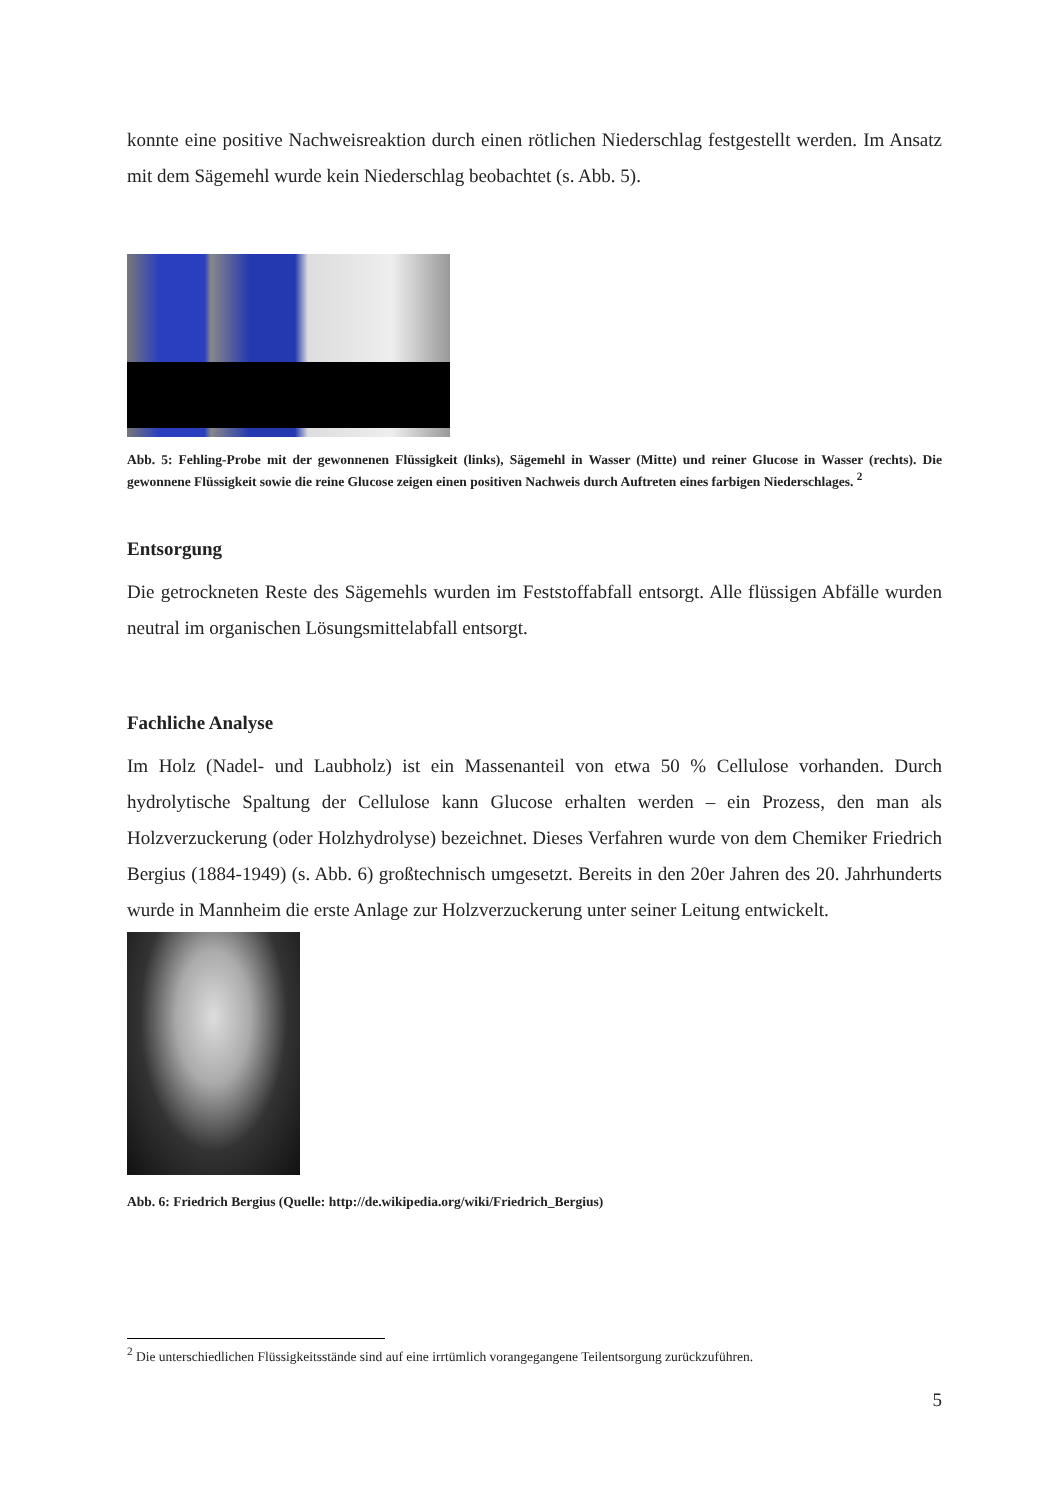konnte eine positive Nachweisreaktion durch einen rötlichen Niederschlag festgestellt werden. Im Ansatz mit dem Sägemehl wurde kein Niederschlag beobachtet (s. Abb. 5).
Abb. 5: Fehling-Probe mit der gewonnenen Flüssigkeit (links), Sägemehl in Wasser (Mitte) und reiner Glucose in Wasser (rechts). Die gewonnene Flüssigkeit sowie die reine Glucose zeigen einen positiven Nachweis durch Auftreten eines farbigen Niederschlages. <sup>2</sup>
Entsorgung
Die getrockneten Reste des Sägemehls wurden im Feststoffabfall entsorgt. Alle flüssigen Abfälle wurden neutral im organischen Lösungsmittelabfall entsorgt.
Fachliche Analyse
Im Holz (Nadel- und Laubholz) ist ein Massenanteil von etwa 50 % Cellulose vorhanden. Durch hydrolytische Spaltung der Cellulose kann Glucose erhalten werden – ein Prozess, den man als Holzverzuckerung (oder Holzhydrolyse) bezeichnet. Dieses Verfahren wurde von dem Chemiker Friedrich Bergius (1884-1949) (s. Abb. 6) großtechnisch umgesetzt. Bereits in den 20er Jahren des 20. Jahrhunderts wurde in Mannheim die erste Anlage zur Holzverzuckerung unter seiner Leitung entwickelt.
Abb. 6: Friedrich Bergius (Quelle: http://de.wikipedia.org/wiki/Friedrich_Bergius)
<sup>2</sup> Die unterschiedlichen Flüssigkeitsstände sind auf eine irrtümlich vorangegangene Teilentsorgung zurückzuführen.
5